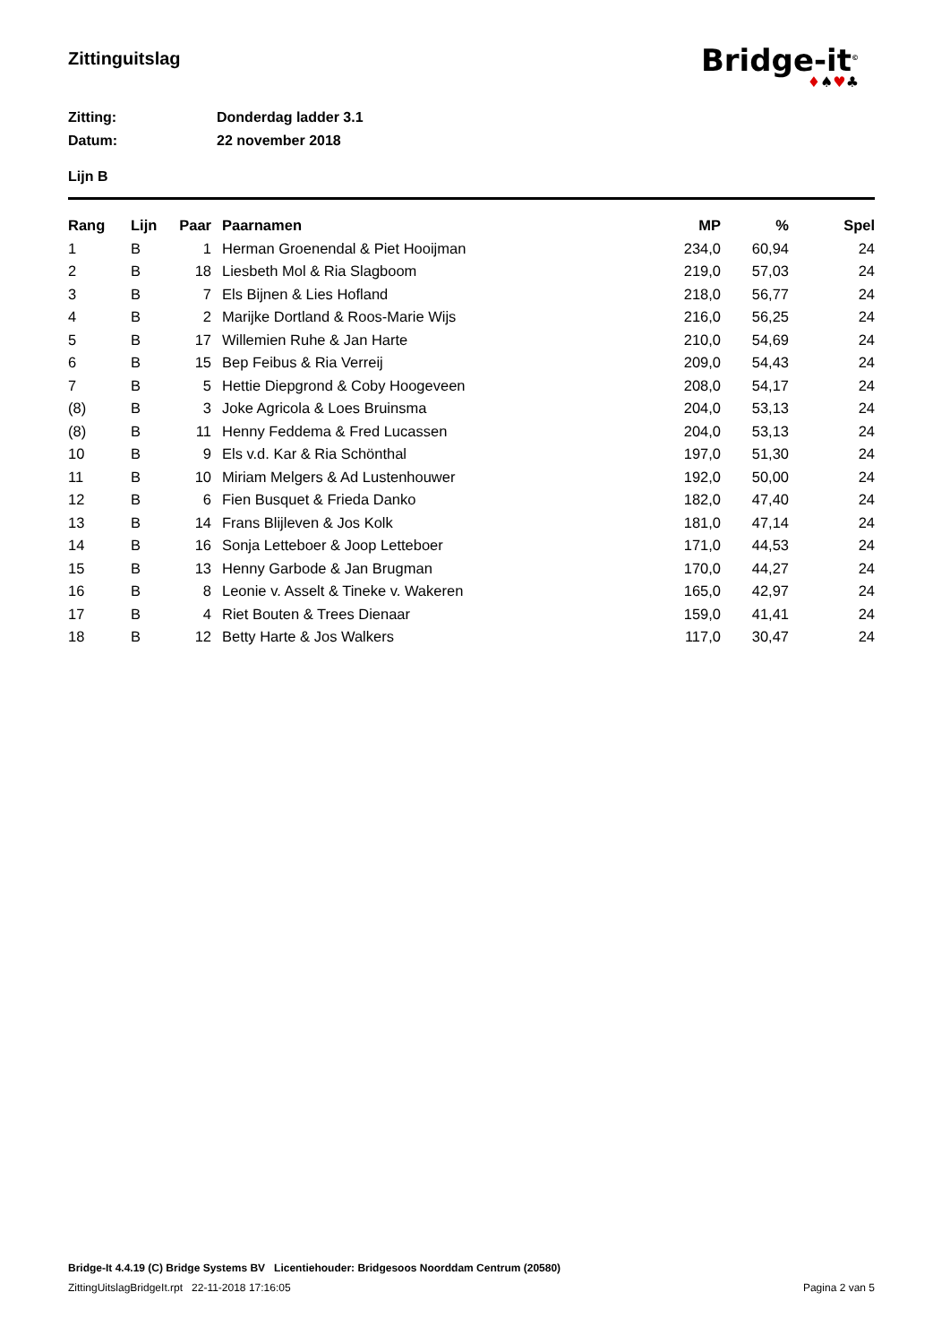Zittinguitslag
Bridge-it<sup>©</sup>
♦♠♥♣
Zitting: Donderdag ladder 3.1
Datum: 22 november 2018
Lijn B
| Rang | Lijn | Paar | Paarnamen | MP | % | Spel |
| --- | --- | --- | --- | --- | --- | --- |
| 1 | B | 1 | Herman Groenendal & Piet Hooijman | 234,0 | 60,94 | 24 |
| 2 | B | 18 | Liesbeth Mol & Ria Slagboom | 219,0 | 57,03 | 24 |
| 3 | B | 7 | Els Bijnen & Lies Hofland | 218,0 | 56,77 | 24 |
| 4 | B | 2 | Marijke Dortland & Roos-Marie Wijs | 216,0 | 56,25 | 24 |
| 5 | B | 17 | Willemien Ruhe & Jan Harte | 210,0 | 54,69 | 24 |
| 6 | B | 15 | Bep Feibus & Ria Verreij | 209,0 | 54,43 | 24 |
| 7 | B | 5 | Hettie Diepgrond & Coby Hoogeveen | 208,0 | 54,17 | 24 |
| (8) | B | 3 | Joke Agricola & Loes Bruinsma | 204,0 | 53,13 | 24 |
| (8) | B | 11 | Henny Feddema & Fred Lucassen | 204,0 | 53,13 | 24 |
| 10 | B | 9 | Els v.d. Kar & Ria Schönthal | 197,0 | 51,30 | 24 |
| 11 | B | 10 | Miriam Melgers & Ad Lustenhouwer | 192,0 | 50,00 | 24 |
| 12 | B | 6 | Fien Busquet & Frieda Danko | 182,0 | 47,40 | 24 |
| 13 | B | 14 | Frans Blijleven & Jos Kolk | 181,0 | 47,14 | 24 |
| 14 | B | 16 | Sonja Letteboer & Joop Letteboer | 171,0 | 44,53 | 24 |
| 15 | B | 13 | Henny Garbode & Jan Brugman | 170,0 | 44,27 | 24 |
| 16 | B | 8 | Leonie v. Asselt & Tineke v. Wakeren | 165,0 | 42,97 | 24 |
| 17 | B | 4 | Riet Bouten & Trees Dienaar | 159,0 | 41,41 | 24 |
| 18 | B | 12 | Betty Harte & Jos Walkers | 117,0 | 30,47 | 24 |
Bridge-It 4.4.19 (C) Bridge Systems BV Licentiehouder: Bridgesoos Noorddam Centrum (20580)
ZittingUitslagBridgeIt.rpt 22-11-2018 17:16:05 Pagina 2 van 5